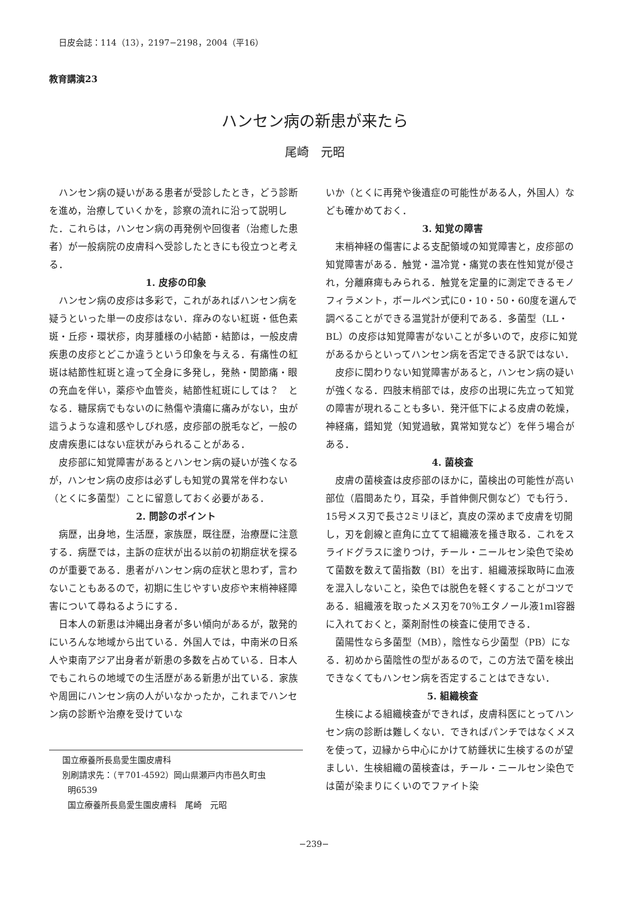日皮会誌：114（13），2197−2198，2004（平16）
教育講演23
ハンセン病の新患が来たら
尾崎　元昭
ハンセン病の疑いがある患者が受診したとき，どう診断を進め，治療していくかを，診察の流れに沿って説明した．これらは，ハンセン病の再発例や回復者（治癒した患者）が一般病院の皮膚科へ受診したときにも役立つと考える．
1. 皮疹の印象
ハンセン病の皮疹は多彩で，これがあればハンセン病を疑うといった単一の皮疹はない．痒みのない紅斑・低色素斑・丘疹・環状疹，肉芽腫様の小結節・結節は，一般皮膚疾患の皮疹とどこか違うという印象を与える．有痛性の紅斑は結節性紅斑と違って全身に多発し，発熱・関節痛・眼の充血を伴い，薬疹や血管炎，結節性紅斑にしては？　となる．糖尿病でもないのに熱傷や潰瘍に痛みがない，虫が這うような違和感やしびれ感，皮疹部の脱毛など，一般の皮膚疾患にはない症状がみられることがある．
皮疹部に知覚障害があるとハンセン病の疑いが強くなるが，ハンセン病の皮疹は必ずしも知覚の異常を伴わない（とくに多菌型）ことに留意しておく必要がある．
2. 問診のポイント
病歴，出身地，生活歴，家族歴，既往歴，治療歴に注意する．病歴では，主訴の症状が出る以前の初期症状を探るのが重要である．患者がハンセン病の症状と思わず，言わないこともあるので，初期に生じやすい皮疹や末梢神経障害について尋ねるようにする．
日本人の新患は沖縄出身者が多い傾向があるが，散発的にいろんな地域から出ている．外国人では，中南米の日系人や東南アジア出身者が新患の多数を占めている．日本人でもこれらの地域での生活歴がある新患が出ている．家族や周囲にハンセン病の人がいなかったか，これまでハンセン病の診断や治療を受けていな
国立療養所長島愛生園皮膚科
別刷請求先：（〒701-4592）岡山県瀬戸内市邑久町虫
明6539
国立療養所長島愛生園皮膚科　尾崎　元昭
いか（とくに再発や後遺症の可能性がある人，外国人）なども確かめておく．
3. 知覚の障害
末梢神経の傷害による支配領域の知覚障害と，皮疹部の知覚障害がある．触覚・温冷覚・痛覚の表在性知覚が侵され，分離麻痺もみられる．触覚を定量的に測定できるモノフィラメント，ボールペン式に0・10・50・60度を選んで調べることができる温覚計が便利である．多菌型（LL・BL）の皮疹は知覚障害がないことが多いので，皮疹に知覚があるからといってハンセン病を否定できる訳ではない．
皮疹に関わりない知覚障害があると，ハンセン病の疑いが強くなる．四肢末梢部では，皮疹の出現に先立って知覚の障害が現れることも多い．発汗低下による皮膚の乾燥，神経痛，錯知覚（知覚過敏，異常知覚など）を伴う場合がある．
4. 菌検査
皮膚の菌検査は皮疹部のほかに，菌検出の可能性が高い部位（眉間あたり，耳朶，手首伸側尺側など）でも行う．15号メス刃で長さ2ミリほど，真皮の深めまで皮膚を切開し，刃を創線と直角に立てて組織液を掻き取る．これをスライドグラスに塗りつけ，チール・ニールセン染色で染めて菌数を数えて菌指数（BI）を出す．組織液採取時に血液を混入しないこと，染色では脱色を軽くすることがコツである．組織液を取ったメス刃を70％エタノール液1ml容器に入れておくと，薬剤耐性の検査に使用できる．
菌陽性なら多菌型（MB），陰性なら少菌型（PB）になる．初めから菌陰性の型があるので，この方法で菌を検出できなくてもハンセン病を否定することはできない．
5. 組織検査
生検による組織検査ができれば，皮膚科医にとってハンセン病の診断は難しくない．できればパンチではなくメスを使って，辺縁から中心にかけて紡錘状に生検するのが望ましい．生検組織の菌検査は，チール・ニールセン染色では菌が染まりにくいのでファイト染
−239−